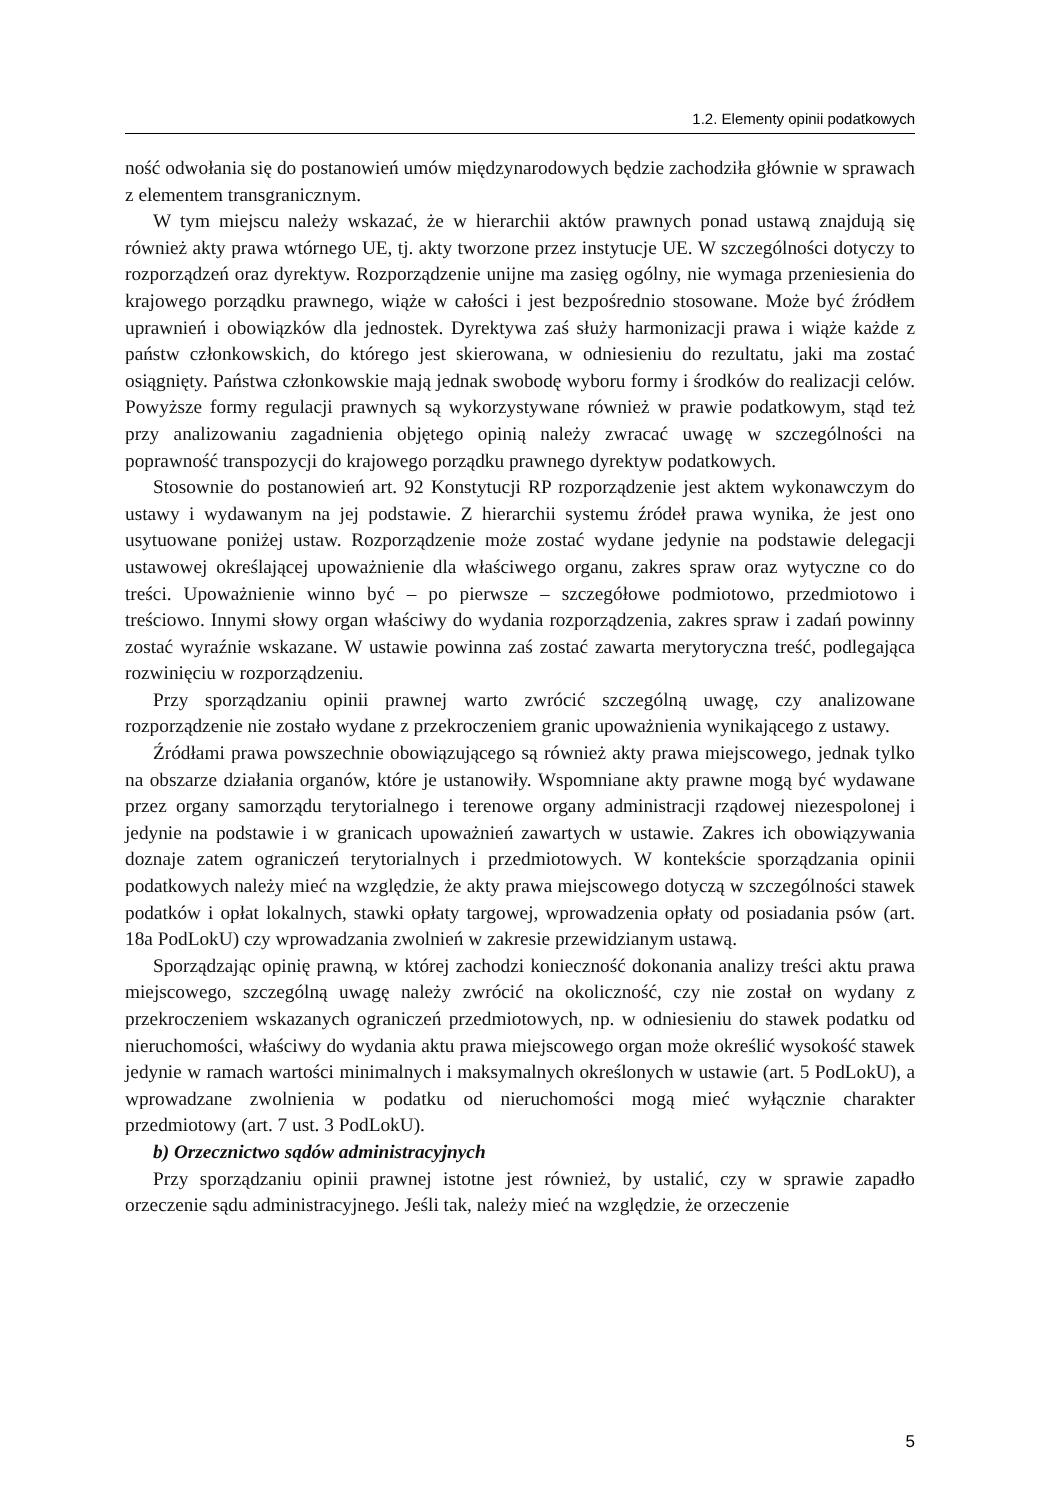1.2. Elementy opinii podatkowych
ność odwołania się do postanowień umów międzynarodowych będzie zachodziła głównie w sprawach z elementem transgranicznym.
W tym miejscu należy wskazać, że w hierarchii aktów prawnych ponad ustawą znajdują się również akty prawa wtórnego UE, tj. akty tworzone przez instytucje UE. W szczególności dotyczy to rozporządzeń oraz dyrektyw. Rozporządzenie unijne ma zasięg ogólny, nie wymaga przeniesienia do krajowego porządku prawnego, wiąże w całości i jest bezpośrednio stosowane. Może być źródłem uprawnień i obowiązków dla jednostek. Dyrektywa zaś służy harmonizacji prawa i wiąże każde z państw członkowskich, do którego jest skierowana, w odniesieniu do rezultatu, jaki ma zostać osiągnięty. Państwa członkowskie mają jednak swobodę wyboru formy i środków do realizacji celów. Powyższe formy regulacji prawnych są wykorzystywane również w prawie podatkowym, stąd też przy analizowaniu zagadnienia objętego opinią należy zwracać uwagę w szczególności na poprawność transpozycji do krajowego porządku prawnego dyrektyw podatkowych.
Stosownie do postanowień art. 92 Konstytucji RP rozporządzenie jest aktem wykonawczym do ustawy i wydawanym na jej podstawie. Z hierarchii systemu źródeł prawa wynika, że jest ono usytuowane poniżej ustaw. Rozporządzenie może zostać wydane jedynie na podstawie delegacji ustawowej określającej upoważnienie dla właściwego organu, zakres spraw oraz wytyczne co do treści. Upoważnienie winno być – po pierwsze – szczegółowe podmiotowo, przedmiotowo i treściowo. Innymi słowy organ właściwy do wydania rozporządzenia, zakres spraw i zadań powinny zostać wyraźnie wskazane. W ustawie powinna zaś zostać zawarta merytoryczna treść, podlegająca rozwinięciu w rozporządzeniu.
Przy sporządzaniu opinii prawnej warto zwrócić szczególną uwagę, czy analizowane rozporządzenie nie zostało wydane z przekroczeniem granic upoważnienia wynikającego z ustawy.
Źródłami prawa powszechnie obowiązującego są również akty prawa miejscowego, jednak tylko na obszarze działania organów, które je ustanowiły. Wspomniane akty prawne mogą być wydawane przez organy samorządu terytorialnego i terenowe organy administracji rządowej niezespolonej i jedynie na podstawie i w granicach upoważnień zawartych w ustawie. Zakres ich obowiązywania doznaje zatem ograniczeń terytorialnych i przedmiotowych. W kontekście sporządzania opinii podatkowych należy mieć na względzie, że akty prawa miejscowego dotyczą w szczególności stawek podatków i opłat lokalnych, stawki opłaty targowej, wprowadzenia opłaty od posiadania psów (art. 18a PodLokU) czy wprowadzania zwolnień w zakresie przewidzianym ustawą.
Sporządzając opinię prawną, w której zachodzi konieczność dokonania analizy treści aktu prawa miejscowego, szczególną uwagę należy zwrócić na okoliczność, czy nie został on wydany z przekroczeniem wskazanych ograniczeń przedmiotowych, np. w odniesieniu do stawek podatku od nieruchomości, właściwy do wydania aktu prawa miejscowego organ może określić wysokość stawek jedynie w ramach wartości minimalnych i maksymalnych określonych w ustawie (art. 5 PodLokU), a wprowadzane zwolnienia w podatku od nieruchomości mogą mieć wyłącznie charakter przedmiotowy (art. 7 ust. 3 PodLokU).
b) Orzecznictwo sądów administracyjnych
Przy sporządzaniu opinii prawnej istotne jest również, by ustalić, czy w sprawie zapadło orzeczenie sądu administracyjnego. Jeśli tak, należy mieć na względzie, że orzeczenie
5